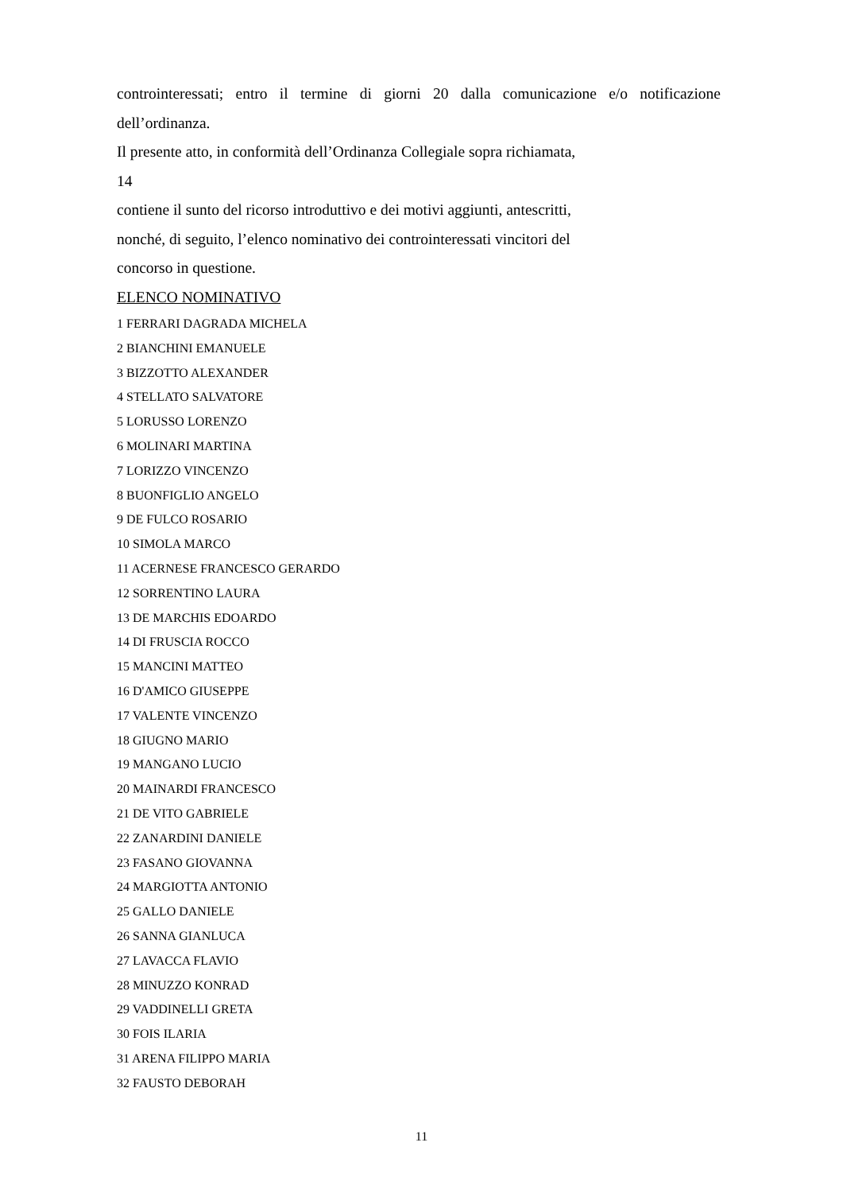controinteressati; entro il termine di giorni 20 dalla comunicazione e/o notificazione
dell’ordinanza.
Il presente atto, in conformità dell’Ordinanza Collegiale sopra richiamata,
14
contiene il sunto del ricorso introduttivo e dei motivi aggiunti, antescritti,
nonché, di seguito, l’elenco nominativo dei controinteressati vincitori del
concorso in questione.
ELENCO NOMINATIVO
1 FERRARI DAGRADA MICHELA
2 BIANCHINI EMANUELE
3 BIZZOTTO ALEXANDER
4 STELLATO SALVATORE
5 LORUSSO LORENZO
6 MOLINARI MARTINA
7 LORIZZO VINCENZO
8 BUONFIGLIO ANGELO
9 DE FULCO ROSARIO
10 SIMOLA MARCO
11 ACERNESE FRANCESCO GERARDO
12 SORRENTINO LAURA
13 DE MARCHIS EDOARDO
14 DI FRUSCIA ROCCO
15 MANCINI MATTEO
16 D'AMICO GIUSEPPE
17 VALENTE VINCENZO
18 GIUGNO MARIO
19 MANGANO LUCIO
20 MAINARDI FRANCESCO
21 DE VITO GABRIELE
22 ZANARDINI DANIELE
23 FASANO GIOVANNA
24 MARGIOTTA ANTONIO
25 GALLO DANIELE
26 SANNA GIANLUCA
27 LAVACCA FLAVIO
28 MINUZZO KONRAD
29 VADDINELLI GRETA
30 FOIS ILARIA
31 ARENA FILIPPO MARIA
32 FAUSTO DEBORAH
11